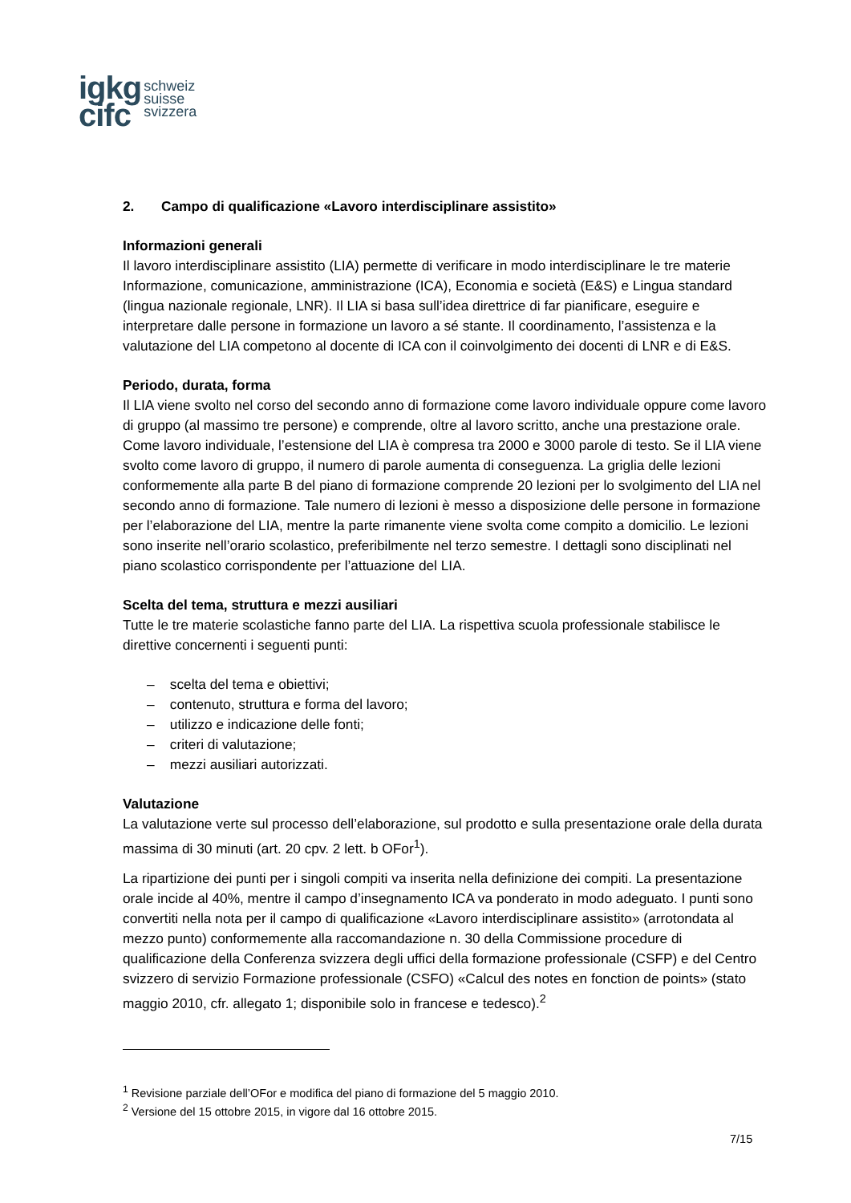igkg
cifc
schweiz
suisse
svizzera
2. Campo di qualificazione «Lavoro interdisciplinare assistito»
Informazioni generali
Il lavoro interdisciplinare assistito (LIA) permette di verificare in modo interdisciplinare le tre materie Informazione, comunicazione, amministrazione (ICA), Economia e società (E&S) e Lingua standard (lingua nazionale regionale, LNR). Il LIA si basa sull’idea direttrice di far pianificare, eseguire e interpretare dalle persone in formazione un lavoro a sé stante. Il coordinamento, l’assistenza e la valutazione del LIA competono al docente di ICA con il coinvolgimento dei docenti di LNR e di E&S.
Periodo, durata, forma
Il LIA viene svolto nel corso del secondo anno di formazione come lavoro individuale oppure come lavoro di gruppo (al massimo tre persone) e comprende, oltre al lavoro scritto, anche una prestazione orale. Come lavoro individuale, l’estensione del LIA è compresa tra 2000 e 3000 parole di testo. Se il LIA viene svolto come lavoro di gruppo, il numero di parole aumenta di conseguenza. La griglia delle lezioni conformemente alla parte B del piano di formazione comprende 20 lezioni per lo svolgimento del LIA nel secondo anno di formazione. Tale numero di lezioni è messo a disposizione delle persone in formazione per l’elaborazione del LIA, mentre la parte rimanente viene svolta come compito a domicilio. Le lezioni sono inserite nell’orario scolastico, preferibilmente nel terzo semestre. I dettagli sono disciplinati nel piano scolastico corrispondente per l’attuazione del LIA.
Scelta del tema, struttura e mezzi ausiliari
Tutte le tre materie scolastiche fanno parte del LIA. La rispettiva scuola professionale stabilisce le direttive concernenti i seguenti punti:
– scelta del tema e obiettivi;
– contenuto, struttura e forma del lavoro;
– utilizzo e indicazione delle fonti;
– criteri di valutazione;
– mezzi ausiliari autorizzati.
Valutazione
La valutazione verte sul processo dell’elaborazione, sul prodotto e sulla presentazione orale della durata massima di 30 minuti (art. 20 cpv. 2 lett. b OFor<sup>1</sup>).
La ripartizione dei punti per i singoli compiti va inserita nella definizione dei compiti. La presentazione orale incide al 40%, mentre il campo d’insegnamento ICA va ponderato in modo adeguato. I punti sono convertiti nella nota per il campo di qualificazione «Lavoro interdisciplinare assistito» (arrotondata al mezzo punto) conformemente alla raccomandazione n. 30 della Commissione procedure di qualificazione della Conferenza svizzera degli uffici della formazione professionale (CSFP) e del Centro svizzero di servizio Formazione professionale (CSFO) «Calcul des notes en fonction de points» (stato maggio 2010, cfr. allegato 1; disponibile solo in francese e tedesco).<sup>2</sup>
<sup>1</sup> Revisione parziale dell’OFor e modifica del piano di formazione del 5 maggio 2010.
<sup>2</sup> Versione del 15 ottobre 2015, in vigore dal 16 ottobre 2015.
7/15